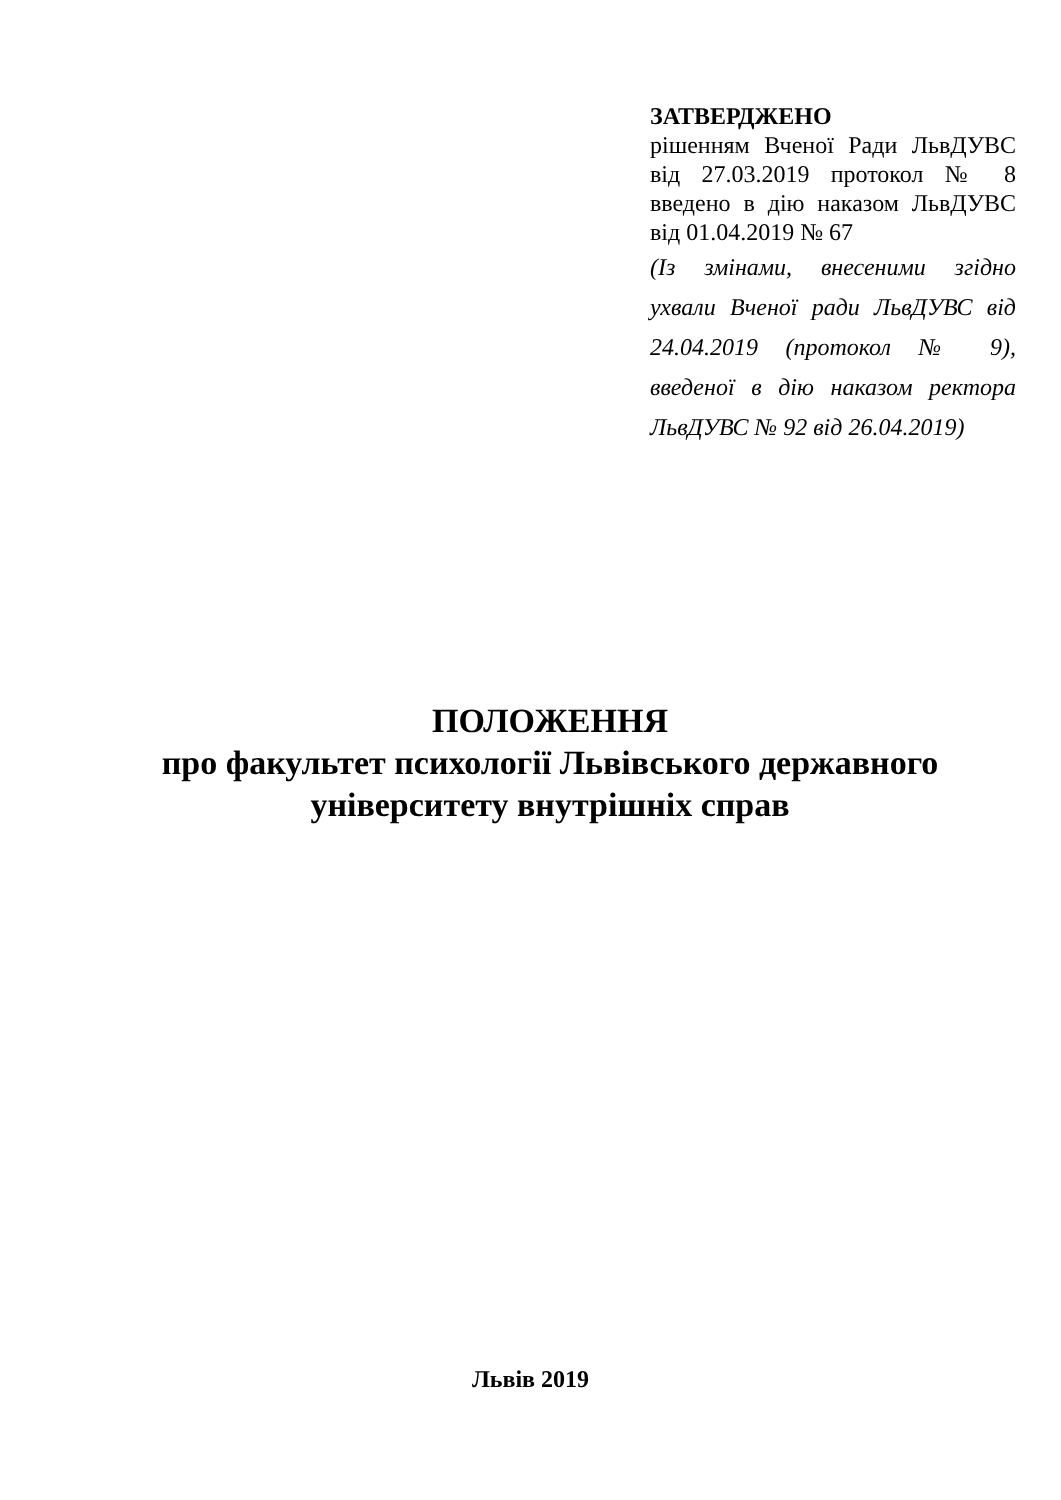ЗАТВЕРДЖЕНО
рішенням Вченої Ради ЛьвДУВС від 27.03.2019 протокол № 8 введено в дію наказом ЛьвДУВС від 01.04.2019 № 67
(Із змінами, внесеними згідно ухвали Вченої ради ЛьвДУВС від 24.04.2019 (протокол № 9), введеної в дію наказом ректора ЛьвДУВС № 92 від 26.04.2019)
ПОЛОЖЕННЯ
про факультет психології Львівського державного університету внутрішніх справ
Львів 2019